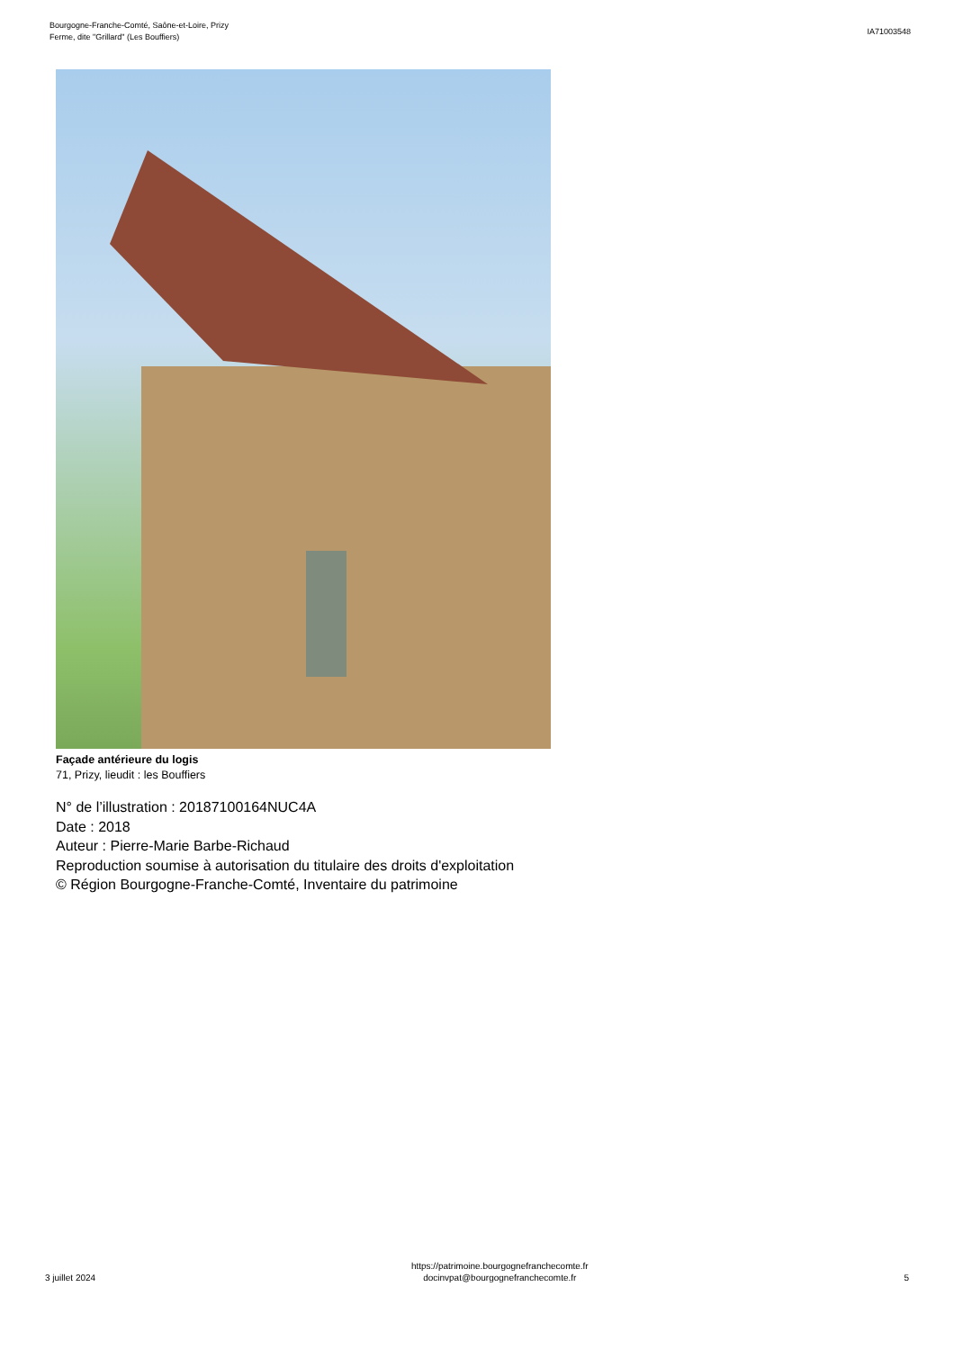Bourgogne-Franche-Comté, Saône-et-Loire, Prizy
Ferme, dite "Grillard" (Les Bouffiers)
IA71003548
Façade antérieure du logis
71, Prizy, lieudit : les Bouffiers
N° de l’illustration : 20187100164NUC4A
Date : 2018
Auteur : Pierre-Marie Barbe-Richaud
Reproduction soumise à autorisation du titulaire des droits d'exploitation
© Région Bourgogne-Franche-Comté, Inventaire du patrimoine
3 juillet 2024
https://patrimoine.bourgognefranchecomte.fr
docinvpat@bourgognefranchecomte.fr
5